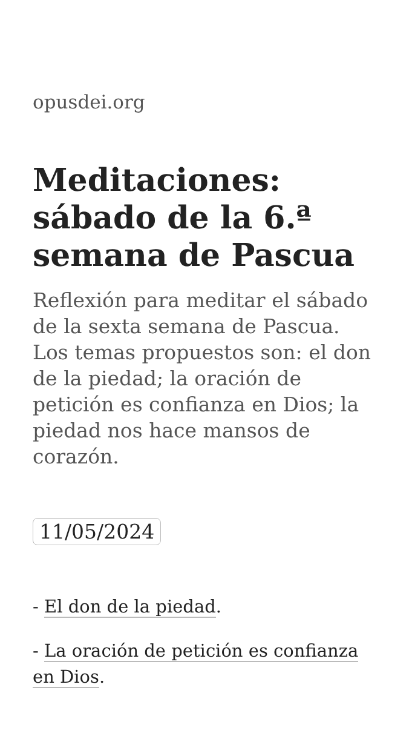opusdei.org
Meditaciones: sábado de la 6.ª semana de Pascua
Reflexión para meditar el sábado de la sexta semana de Pascua. Los temas propuestos son: el don de la piedad; la oración de petición es confianza en Dios; la piedad nos hace mansos de corazón.
11/05/2024
- El don de la piedad.
- La oración de petición es confianza en Dios.